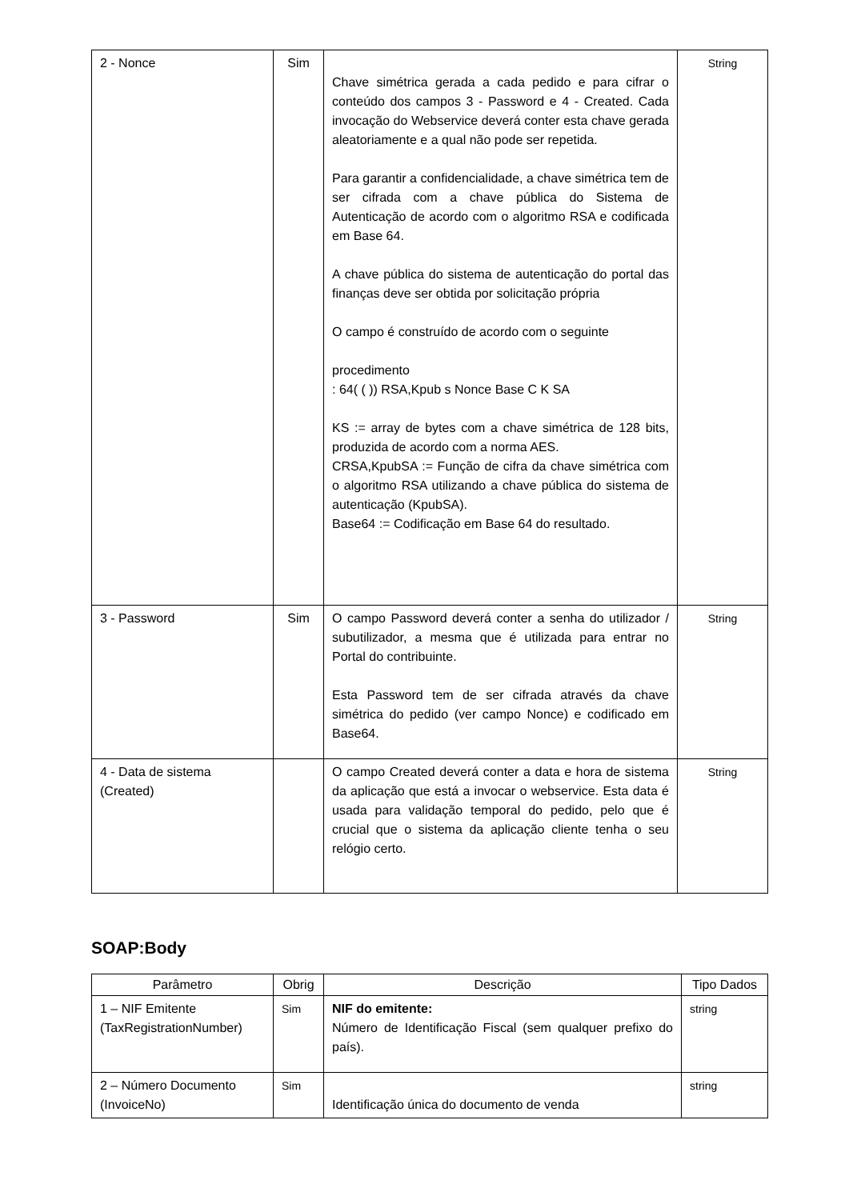| 2 - Nonce | Sim | Chave simétrica gerada a cada pedido e para cifrar o conteúdo dos campos 3 - Password e 4 - Created. Cada invocação do Webservice deverá conter esta chave gerada aleatoriamente e a qual não pode ser repetida. Para garantir a confidencialidade, a chave simétrica tem de ser cifrada com a chave pública do Sistema de Autenticação de acordo com o algoritmo RSA e codificada em Base 64. A chave pública do sistema de autenticação do portal das finanças deve ser obtida por solicitação própria O campo é construído de acordo com o seguinte procedimento : 64( ( )) RSA,Kpub s Nonce Base C K SA KS := array de bytes com a chave simétrica de 128 bits, produzida de acordo com a norma AES. CRSA,KpubSA := Função de cifra da chave simétrica com o algoritmo RSA utilizando a chave pública do sistema de autenticação (KpubSA). Base64 := Codificação em Base 64 do resultado. | String |
| 3 - Password | Sim | O campo Password deverá conter a senha do utilizador / subutilizador, a mesma que é utilizada para entrar no Portal do contribuinte. Esta Password tem de ser cifrada através da chave simétrica do pedido (ver campo Nonce) e codificado em Base64. | String |
| 4 - Data de sistema (Created) | | O campo Created deverá conter a data e hora de sistema da aplicação que está a invocar o webservice. Esta data é usada para validação temporal do pedido, pelo que é crucial que o sistema da aplicação cliente tenha o seu relógio certo. | String |
SOAP:Body
| Parâmetro | Obrig | Descrição | Tipo Dados |
| --- | --- | --- | --- |
| 1 – NIF Emitente (TaxRegistrationNumber) | Sim | NIF do emitente: Número de Identificação Fiscal (sem qualquer prefixo do país). | string |
| 2 – Número Documento (InvoiceNo) | Sim | Identificação única do documento de venda | string |